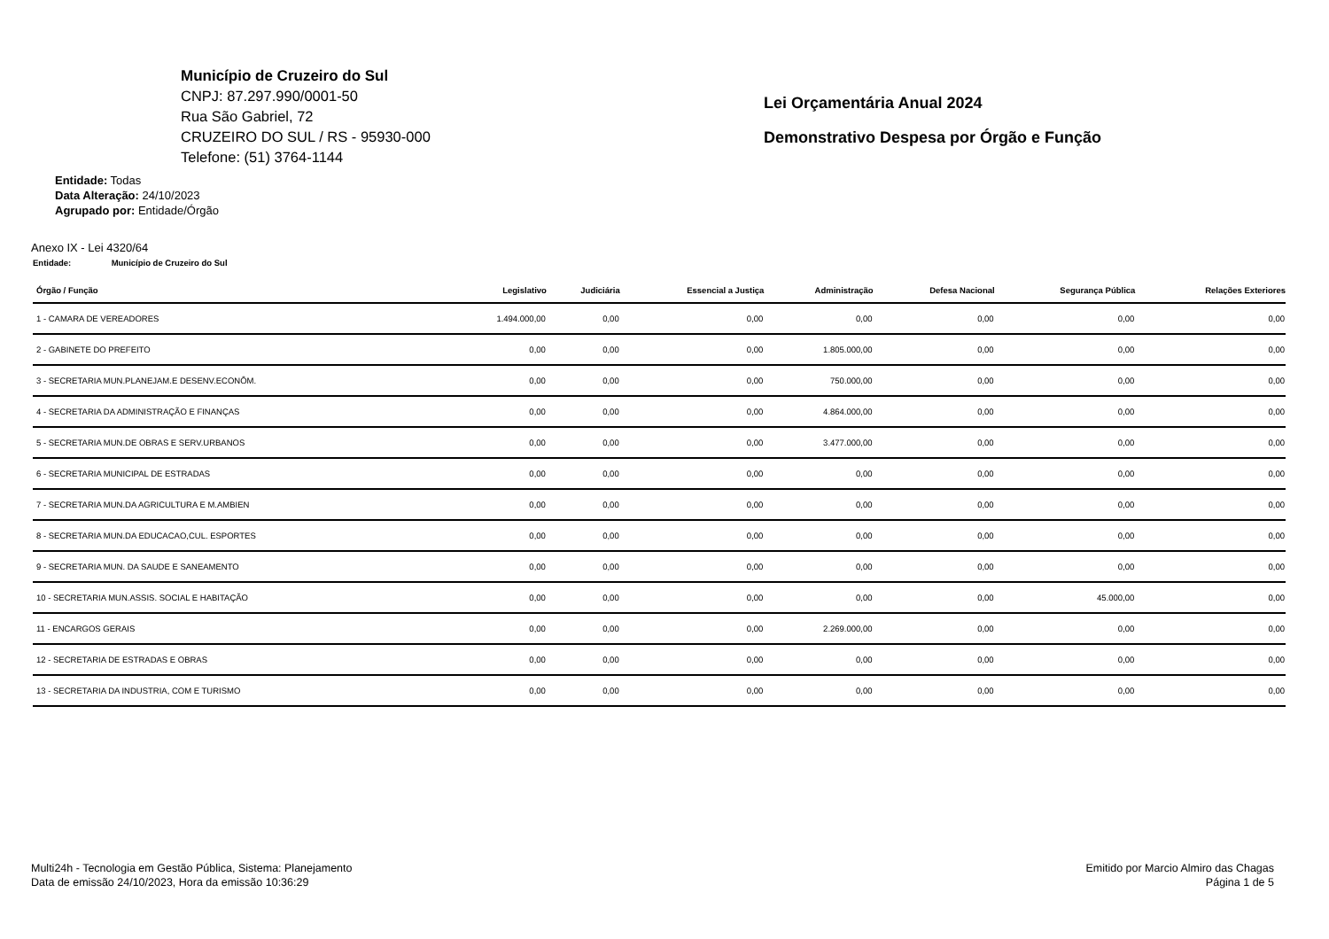Município de Cruzeiro do Sul
CNPJ: 87.297.990/0001-50
Rua São Gabriel, 72
CRUZEIRO DO SUL / RS - 95930-000
Telefone: (51) 3764-1144
Lei Orçamentária Anual 2024
Demonstrativo Despesa por Órgão e Função
Entidade: Todas
Data Alteração: 24/10/2023
Agrupado por: Entidade/Órgão
Anexo IX - Lei 4320/64
Entidade: Município de Cruzeiro do Sul
| Órgão / Função | Legislativo | Judiciária | Essencial a Justiça | Administração | Defesa Nacional | Segurança Pública | Relações Exteriores |
| --- | --- | --- | --- | --- | --- | --- | --- |
| 1 - CAMARA DE VEREADORES | 1.494.000,00 | 0,00 | 0,00 | 0,00 | 0,00 | 0,00 | 0,00 |
| 2 - GABINETE DO PREFEITO | 0,00 | 0,00 | 0,00 | 1.805.000,00 | 0,00 | 0,00 | 0,00 |
| 3 - SECRETARIA MUN.PLANEJAM.E DESENV.ECONÔM. | 0,00 | 0,00 | 0,00 | 750.000,00 | 0,00 | 0,00 | 0,00 |
| 4 - SECRETARIA DA ADMINISTRAÇÃO E FINANÇAS | 0,00 | 0,00 | 0,00 | 4.864.000,00 | 0,00 | 0,00 | 0,00 |
| 5 - SECRETARIA MUN.DE OBRAS E SERV.URBANOS | 0,00 | 0,00 | 0,00 | 3.477.000,00 | 0,00 | 0,00 | 0,00 |
| 6 - SECRETARIA MUNICIPAL DE ESTRADAS | 0,00 | 0,00 | 0,00 | 0,00 | 0,00 | 0,00 | 0,00 |
| 7 - SECRETARIA MUN.DA AGRICULTURA E M.AMBIEN | 0,00 | 0,00 | 0,00 | 0,00 | 0,00 | 0,00 | 0,00 |
| 8 - SECRETARIA MUN.DA EDUCACAO,CUL. ESPORTES | 0,00 | 0,00 | 0,00 | 0,00 | 0,00 | 0,00 | 0,00 |
| 9 - SECRETARIA MUN. DA SAUDE E SANEAMENTO | 0,00 | 0,00 | 0,00 | 0,00 | 0,00 | 0,00 | 0,00 |
| 10 - SECRETARIA MUN.ASSIS. SOCIAL E HABITAÇÃO | 0,00 | 0,00 | 0,00 | 0,00 | 0,00 | 45.000,00 | 0,00 |
| 11 - ENCARGOS GERAIS | 0,00 | 0,00 | 0,00 | 2.269.000,00 | 0,00 | 0,00 | 0,00 |
| 12 - SECRETARIA DE ESTRADAS E OBRAS | 0,00 | 0,00 | 0,00 | 0,00 | 0,00 | 0,00 | 0,00 |
| 13 - SECRETARIA DA INDUSTRIA, COM E TURISMO | 0,00 | 0,00 | 0,00 | 0,00 | 0,00 | 0,00 | 0,00 |
Multi24h - Tecnologia em Gestão Pública, Sistema: Planejamento
Data de emissão 24/10/2023, Hora da emissão 10:36:29
Emitido por Marcio Almiro das Chagas
Página 1 de 5